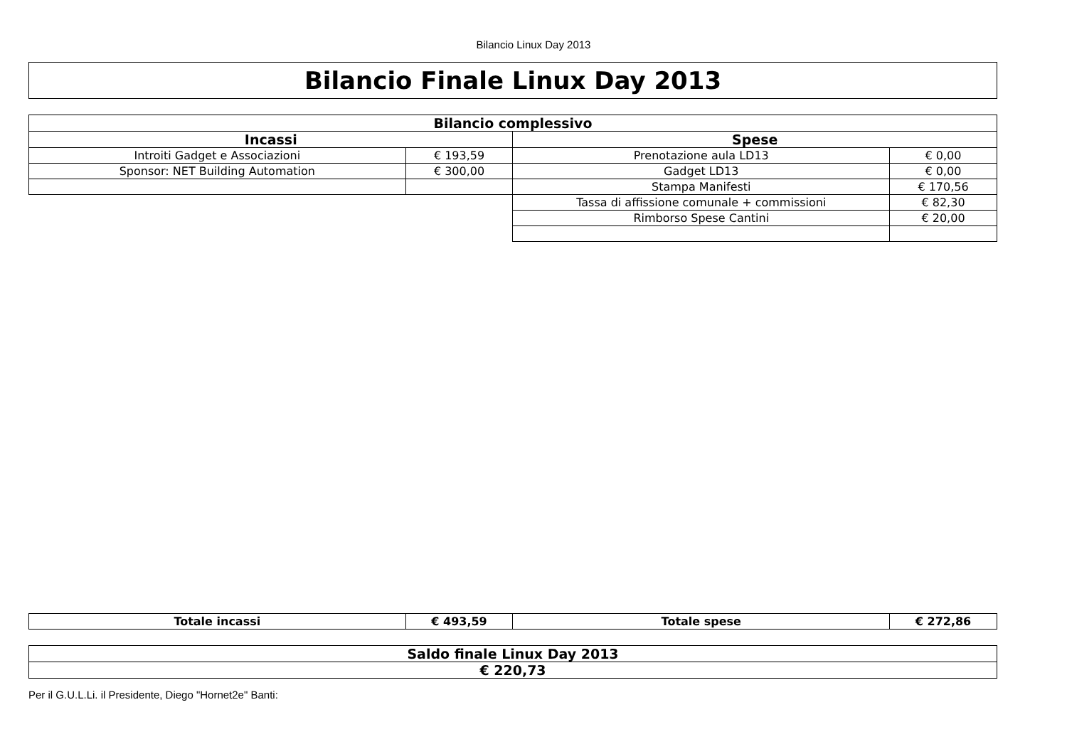Bilancio Linux Day 2013
Bilancio Finale Linux Day 2013
| Bilancio complessivo | | | |
| --- | --- | --- | --- |
| Incassi | | Spese | |
| Introiti Gadget e Associazioni | € 193,59 | Prenotazione aula LD13 | € 0,00 |
| Sponsor: NET Building Automation | € 300,00 | Gadget LD13 | € 0,00 |
| | | Stampa Manifesti | € 170,56 |
| | | Tassa di affissione comunale + commissioni | € 82,30 |
| | | Rimborso Spese Cantini | € 20,00 |
| Totale incassi | € 493,59 | Totale spese | € 272,86 |
| --- | --- | --- | --- |
| Saldo finale Linux Day 2013 |
| --- |
| € 220,73 |
Per il G.U.L.Li. il Presidente, Diego "Hornet2e" Banti: